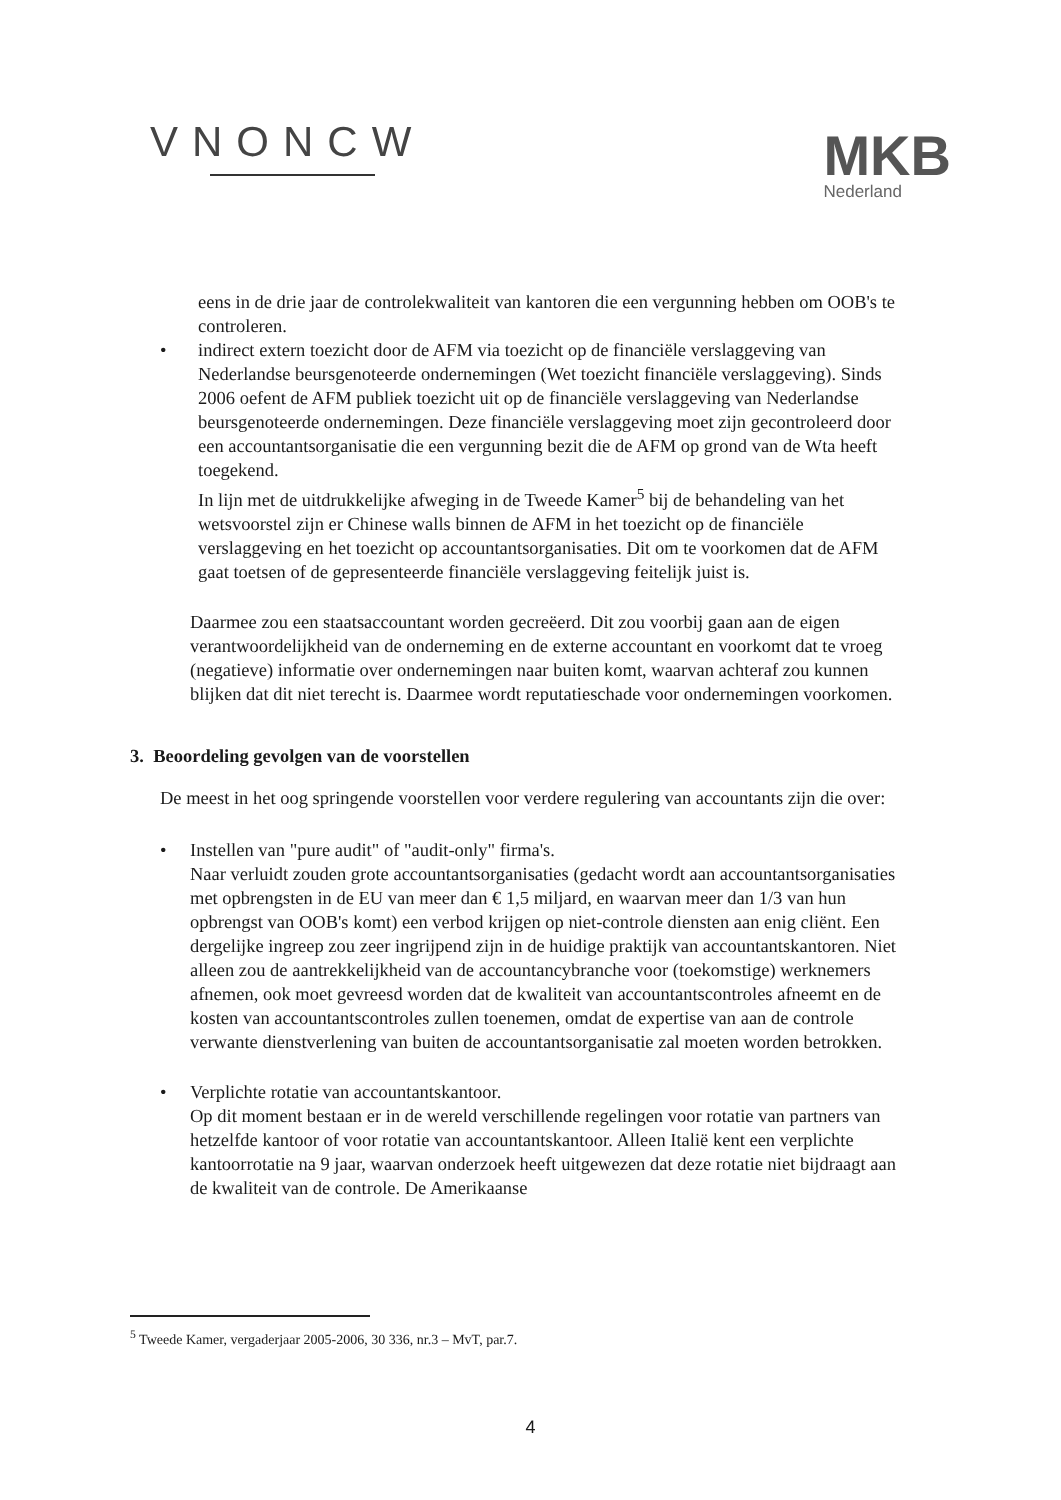VNONCW
MKB
Nederland
eens in de drie jaar de controlekwaliteit van kantoren die een vergunning hebben om OOB's te controleren.
•
indirect extern toezicht door de AFM via toezicht op de financiële verslaggeving van Nederlandse beursgenoteerde ondernemingen (Wet toezicht financiële verslaggeving). Sinds 2006 oefent de AFM publiek toezicht uit op de financiële verslaggeving van Nederlandse beursgenoteerde ondernemingen. Deze financiële verslaggeving moet zijn gecontroleerd door een accountantsorganisatie die een vergunning bezit die de AFM op grond van de Wta heeft toegekend.
In lijn met de uitdrukkelijke afweging in de Tweede Kamer<sup>5</sup> bij de behandeling van het wetsvoorstel zijn er Chinese walls binnen de AFM in het toezicht op de financiële verslaggeving en het toezicht op accountantsorganisaties. Dit om te voorkomen dat de AFM gaat toetsen of de gepresenteerde financiële verslaggeving feitelijk juist is.
Daarmee zou een staatsaccountant worden gecreëerd. Dit zou voorbij gaan aan de eigen verantwoordelijkheid van de onderneming en de externe accountant en voorkomt dat te vroeg (negatieve) informatie over ondernemingen naar buiten komt, waarvan achteraf zou kunnen blijken dat dit niet terecht is. Daarmee wordt reputatieschade voor ondernemingen voorkomen.
3. Beoordeling gevolgen van de voorstellen
De meest in het oog springende voorstellen voor verdere regulering van accountants zijn die over:
•
Instellen van "pure audit" of "audit-only" firma's.
Naar verluidt zouden grote accountantsorganisaties (gedacht wordt aan accountantsorganisaties met opbrengsten in de EU van meer dan € 1,5 miljard, en waarvan meer dan 1/3 van hun opbrengst van OOB's komt) een verbod krijgen op niet-controle diensten aan enig cliënt. Een dergelijke ingreep zou zeer ingrijpend zijn in de huidige praktijk van accountantskantoren. Niet alleen zou de aantrekkelijkheid van de accountancybranche voor (toekomstige) werknemers afnemen, ook moet gevreesd worden dat de kwaliteit van accountantscontroles afneemt en de kosten van accountantscontroles zullen toenemen, omdat de expertise van aan de controle verwante dienstverlening van buiten de accountantsorganisatie zal moeten worden betrokken.
•
Verplichte rotatie van accountantskantoor.
Op dit moment bestaan er in de wereld verschillende regelingen voor rotatie van partners van hetzelfde kantoor of voor rotatie van accountantskantoor. Alleen Italië kent een verplichte kantoorrotatie na 9 jaar, waarvan onderzoek heeft uitgewezen dat deze rotatie niet bijdraagt aan de kwaliteit van de controle. De Amerikaanse
<sup>5</sup> Tweede Kamer, vergaderjaar 2005-2006, 30 336, nr.3 – MvT, par.7.
4